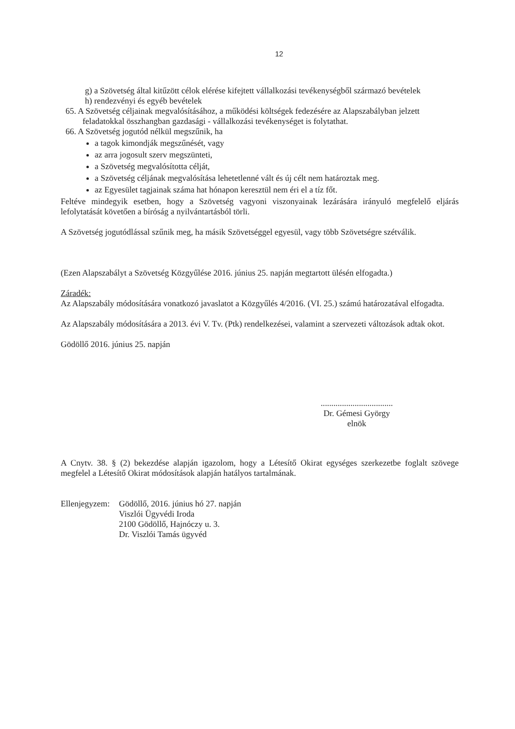12
g) a Szövetség által kitűzött célok elérése kifejtett vállalkozási tevékenységből származó bevételek
h) rendezvényi és egyéb bevételek
65. A Szövetség céljainak megvalósításához, a működési költségek fedezésére az Alapszabályban jelzett feladatokkal összhangban gazdasági - vállalkozási tevékenységet is folytathat.
66. A Szövetség jogutód nélkül megszűnik, ha
a tagok kimondják megszűnését, vagy
az arra jogosult szerv megszünteti,
a Szövetség megvalósította célját,
a Szövetség céljának megvalósítása lehetetlenné vált és új célt nem határoztak meg.
az Egyesület tagjainak száma hat hónapon keresztül nem éri el a tíz főt.
Feltéve mindegyik esetben, hogy a Szövetség vagyoni viszonyainak lezárására irányuló megfelelő eljárás lefolytatását követően a bíróság a nyilvántartásból törli.
A Szövetség jogutódlással szűnik meg, ha másik Szövetséggel egyesül, vagy több Szövetségre szétválik.
(Ezen Alapszabályt a Szövetség Közgyűlése 2016. június 25. napján megtartott ülésén elfogadta.)
Záradék:
Az Alapszabály módosítására vonatkozó javaslatot a Közgyűlés 4/2016. (VI. 25.) számú határozatával elfogadta.
Az Alapszabály módosítására a 2013. évi V. Tv. (Ptk) rendelkezései, valamint a szervezeti változások adtak okot.
Gödöllő 2016. június 25. napján
..................................
Dr. Gémesi György
elnök
A Cnytv. 38. § (2) bekezdése alapján igazolom, hogy a Létesítő Okirat egységes szerkezetbe foglalt szövege megfelel a Létesítő Okirat módosítások alapján hatályos tartalmának.
Ellenjegyzem:
Gödöllő, 2016. június hó 27. napján
Viszlói Ügyvédi Iroda
2100 Gödöllő, Hajnóczy u. 3.
Dr. Viszlói Tamás ügyvéd